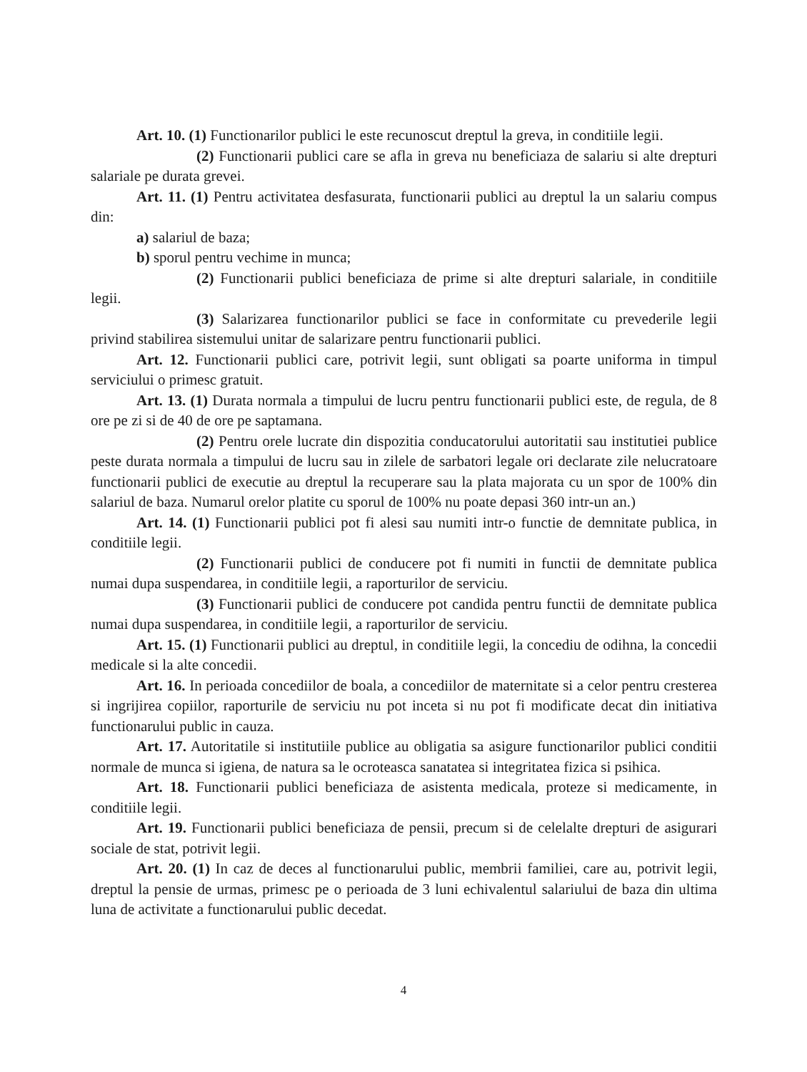Art. 10. (1) Functionarilor publici le este recunoscut dreptul la greva, in conditiile legii.
(2) Functionarii publici care se afla in greva nu beneficiaza de salariu si alte drepturi salariale pe durata grevei.
Art. 11. (1) Pentru activitatea desfasurata, functionarii publici au dreptul la un salariu compus din:
a) salariul de baza;
b) sporul pentru vechime in munca;
(2) Functionarii publici beneficiaza de prime si alte drepturi salariale, in conditiile legii.
(3) Salarizarea functionarilor publici se face in conformitate cu prevederile legii privind stabilirea sistemului unitar de salarizare pentru functionarii publici.
Art. 12. Functionarii publici care, potrivit legii, sunt obligati sa poarte uniforma in timpul serviciului o primesc gratuit.
Art. 13. (1) Durata normala a timpului de lucru pentru functionarii publici este, de regula, de 8 ore pe zi si de 40 de ore pe saptamana.
(2) Pentru orele lucrate din dispozitia conducatorului autoritatii sau institutiei publice peste durata normala a timpului de lucru sau in zilele de sarbatori legale ori declarate zile nelucratoare functionarii publici de executie au dreptul la recuperare sau la plata majorata cu un spor de 100% din salariul de baza. Numarul orelor platite cu sporul de 100% nu poate depasi 360 intr-un an.)
Art. 14. (1) Functionarii publici pot fi alesi sau numiti intr-o functie de demnitate publica, in conditiile legii.
(2) Functionarii publici de conducere pot fi numiti in functii de demnitate publica numai dupa suspendarea, in conditiile legii, a raporturilor de serviciu.
(3) Functionarii publici de conducere pot candida pentru functii de demnitate publica numai dupa suspendarea, in conditiile legii, a raporturilor de serviciu.
Art. 15. (1) Functionarii publici au dreptul, in conditiile legii, la concediu de odihna, la concedii medicale si la alte concedii.
Art. 16. In perioada concediilor de boala, a concediilor de maternitate si a celor pentru cresterea si ingrijirea copiilor, raporturile de serviciu nu pot inceta si nu pot fi modificate decat din initiativa functionarului public in cauza.
Art. 17. Autoritatile si institutiile publice au obligatia sa asigure functionarilor publici conditii normale de munca si igiena, de natura sa le ocroteasca sanatatea si integritatea fizica si psihica.
Art. 18. Functionarii publici beneficiaza de asistenta medicala, proteze si medicamente, in conditiile legii.
Art. 19. Functionarii publici beneficiaza de pensii, precum si de celelalte drepturi de asigurari sociale de stat, potrivit legii.
Art. 20. (1) In caz de deces al functionarului public, membrii familiei, care au, potrivit legii, dreptul la pensie de urmas, primesc pe o perioada de 3 luni echivalentul salariului de baza din ultima luna de activitate a functionarului public decedat.
4